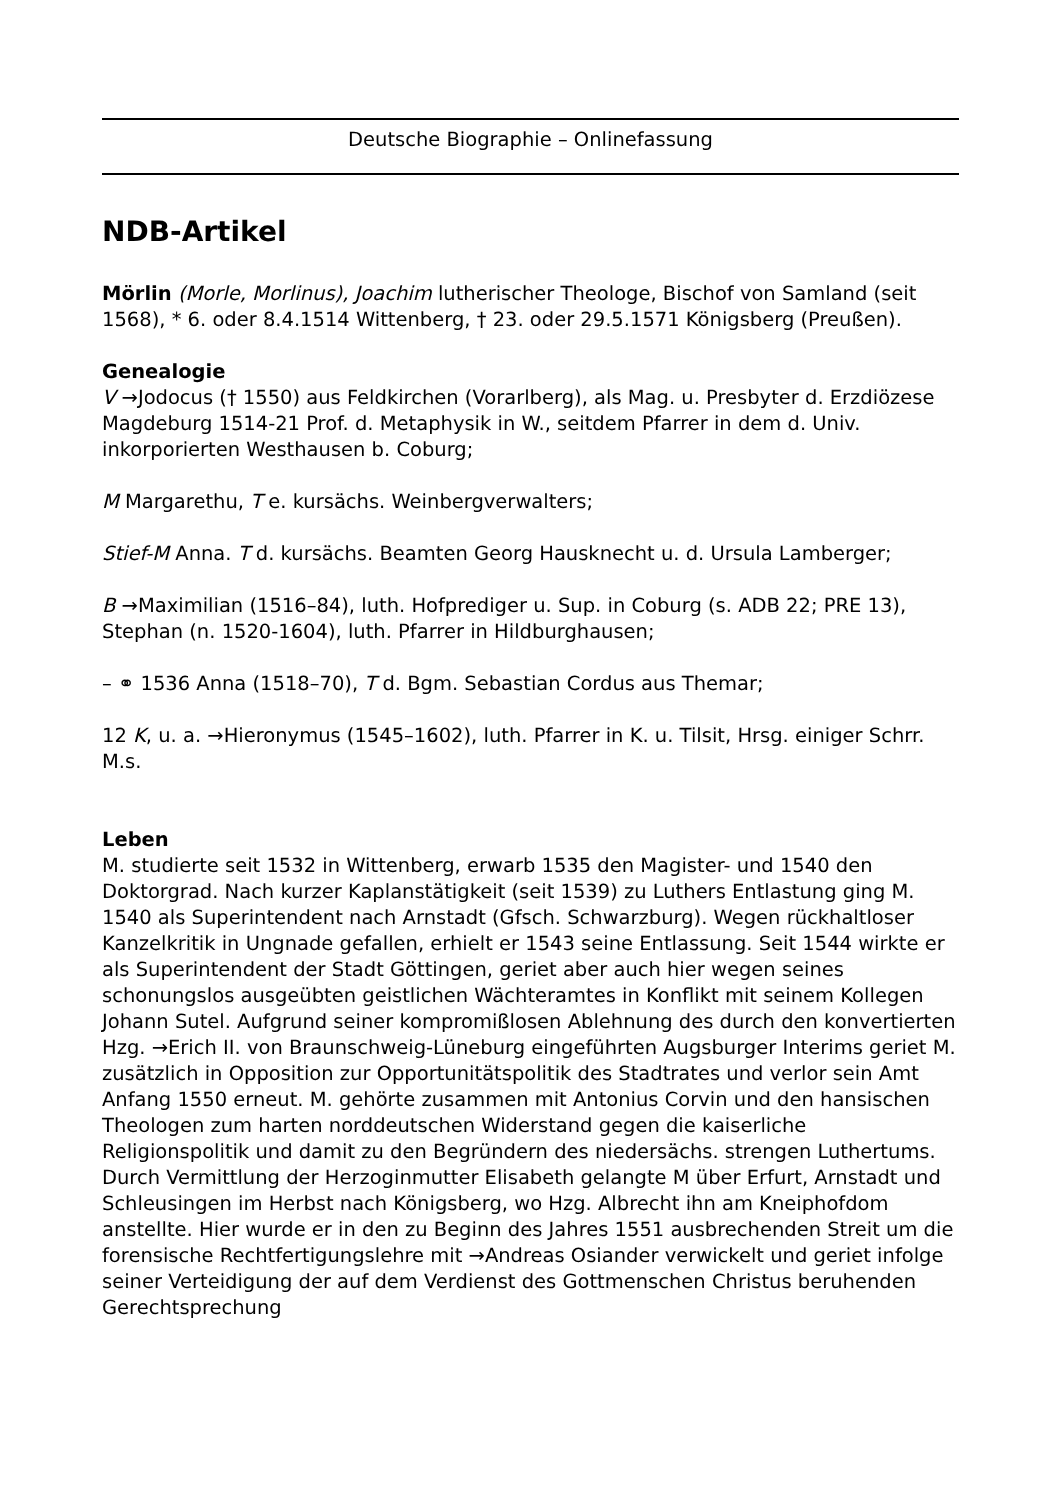Deutsche Biographie – Onlinefassung
NDB-Artikel
Mörlin (Morle, Morlinus), Joachim lutherischer Theologe, Bischof von Samland (seit 1568), * 6. oder 8.4.1514 Wittenberg, † 23. oder 29.5.1571 Königsberg (Preußen).
Genealogie
V →Jodocus († 1550) aus Feldkirchen (Vorarlberg), als Mag. u. Presbyter d. Erzdiözese Magdeburg 1514-21 Prof. d. Metaphysik in W., seitdem Pfarrer in dem d. Univ. inkorporierten Westhausen b. Coburg;
M Margarethu, T e. kursächs. Weinbergverwalters;
Stief-M Anna. T d. kursächs. Beamten Georg Hausknecht u. d. Ursula Lamberger;
B →Maximilian (1516–84), luth. Hofprediger u. Sup. in Coburg (s. ADB 22; PRE 13), Stephan (n. 1520-1604), luth. Pfarrer in Hildburghausen;
– ⚭ 1536 Anna (1518–70), T d. Bgm. Sebastian Cordus aus Themar;
12 K, u. a. →Hieronymus (1545–1602), luth. Pfarrer in K. u. Tilsit, Hrsg. einiger Schrr. M.s.
Leben
M. studierte seit 1532 in Wittenberg, erwarb 1535 den Magister- und 1540 den Doktorgrad. Nach kurzer Kaplanstätigkeit (seit 1539) zu Luthers Entlastung ging M. 1540 als Superintendent nach Arnstadt (Gfsch. Schwarzburg). Wegen rückhaltloser Kanzelkritik in Ungnade gefallen, erhielt er 1543 seine Entlassung. Seit 1544 wirkte er als Superintendent der Stadt Göttingen, geriet aber auch hier wegen seines schonungslos ausgeübten geistlichen Wächteramtes in Konflikt mit seinem Kollegen Johann Sutel. Aufgrund seiner kompromißlosen Ablehnung des durch den konvertierten Hzg. →Erich II. von Braunschweig-Lüneburg eingeführten Augsburger Interims geriet M. zusätzlich in Opposition zur Opportunitätspolitik des Stadtrates und verlor sein Amt Anfang 1550 erneut. M. gehörte zusammen mit Antonius Corvin und den hansischen Theologen zum harten norddeutschen Widerstand gegen die kaiserliche Religionspolitik und damit zu den Begründern des niedersächs. strengen Luthertums. Durch Vermittlung der Herzoginmutter Elisabeth gelangte M über Erfurt, Arnstadt und Schleusingen im Herbst nach Königsberg, wo Hzg. Albrecht ihn am Kneiphofdom anstellte. Hier wurde er in den zu Beginn des Jahres 1551 ausbrechenden Streit um die forensische Rechtfertigungslehre mit →Andreas Osiander verwickelt und geriet infolge seiner Verteidigung der auf dem Verdienst des Gottmenschen Christus beruhenden Gerechtsprechung